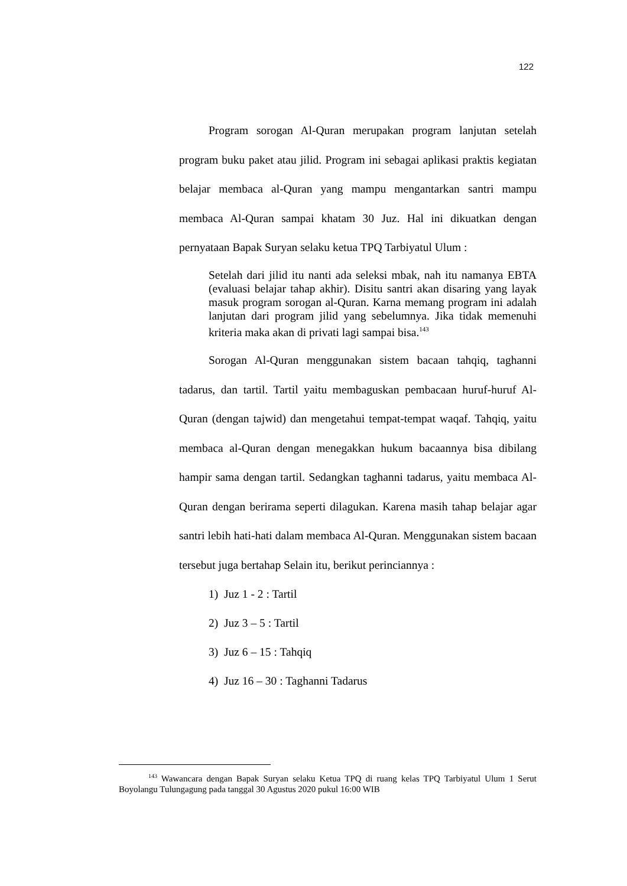122
Program sorogan Al-Quran merupakan program lanjutan setelah program buku paket atau jilid. Program ini sebagai aplikasi praktis kegiatan belajar membaca al-Quran yang mampu mengantarkan santri mampu membaca Al-Quran sampai khatam 30 Juz. Hal ini dikuatkan dengan pernyataan Bapak Suryan selaku ketua TPQ Tarbiyatul Ulum :
Setelah dari jilid itu nanti ada seleksi mbak, nah itu namanya EBTA (evaluasi belajar tahap akhir). Disitu santri akan disaring yang layak masuk program sorogan al-Quran. Karna memang program ini adalah lanjutan dari program jilid yang sebelumnya. Jika tidak memenuhi kriteria maka akan di privati lagi sampai bisa.<sup>143</sup>
Sorogan Al-Quran menggunakan sistem bacaan tahqiq, taghanni tadarus, dan tartil. Tartil yaitu membaguskan pembacaan huruf-huruf Al-Quran (dengan tajwid) dan mengetahui tempat-tempat waqaf. Tahqiq, yaitu membaca al-Quran dengan menegakkan hukum bacaannya bisa dibilang hampir sama dengan tartil. Sedangkan taghanni tadarus, yaitu membaca Al-Quran dengan berirama seperti dilagukan. Karena masih tahap belajar agar santri lebih hati-hati dalam membaca Al-Quran. Menggunakan sistem bacaan tersebut juga bertahap Selain itu, berikut perinciannya :
1) Juz 1 - 2 : Tartil
2) Juz 3 – 5 : Tartil
3) Juz 6 – 15 : Tahqiq
4) Juz 16 – 30 : Taghanni Tadarus
<sup>143</sup> Wawancara dengan Bapak Suryan selaku Ketua TPQ di ruang kelas TPQ Tarbiyatul Ulum 1 Serut Boyolangu Tulungagung pada tanggal 30 Agustus 2020 pukul 16:00 WIB